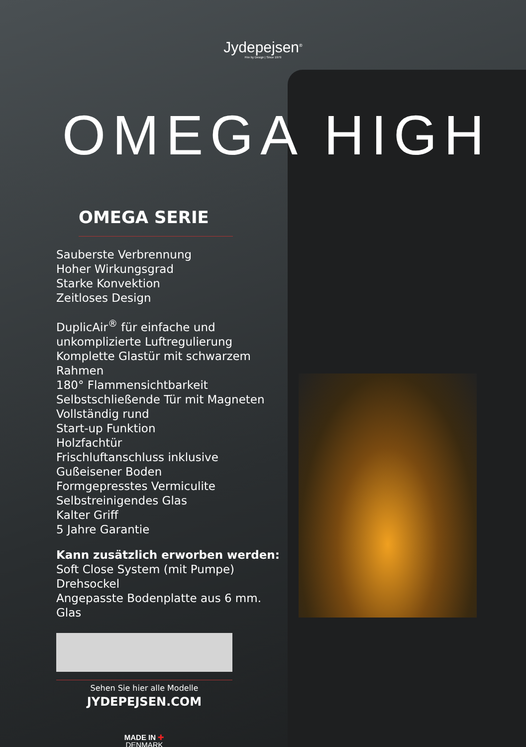Jydepejsen<sup>®</sup>
Fire by Design | Since 1979
OMEGA HIGH
OMEGA SERIE
Sauberste Verbrennung
Hoher Wirkungsgrad
Starke Konvektion
Zeitloses Design
DuplicAir<sup>®</sup> für einfache und unkomplizierte Luftregulierung
Komplette Glastür mit schwarzem Rahmen
180° Flammensichtbarkeit
Selbstschließende Tür mit Magneten
Vollständig rund
Start-up Funktion
Holzfachtür
Frischluftanschluss inklusive
Gußeisener Boden
Formgepresstes Vermiculite
Selbstreinigendes Glas
Kalter Griff
5 Jahre Garantie
Kann zusätzlich erworben werden:
Soft Close System (mit Pumpe)
Drehsockel
Angepasste Bodenplatte aus 6 mm. Glas
Sehen Sie hier alle Modelle
JYDEPEJSEN.COM
MADE IN ✚
DENMARK